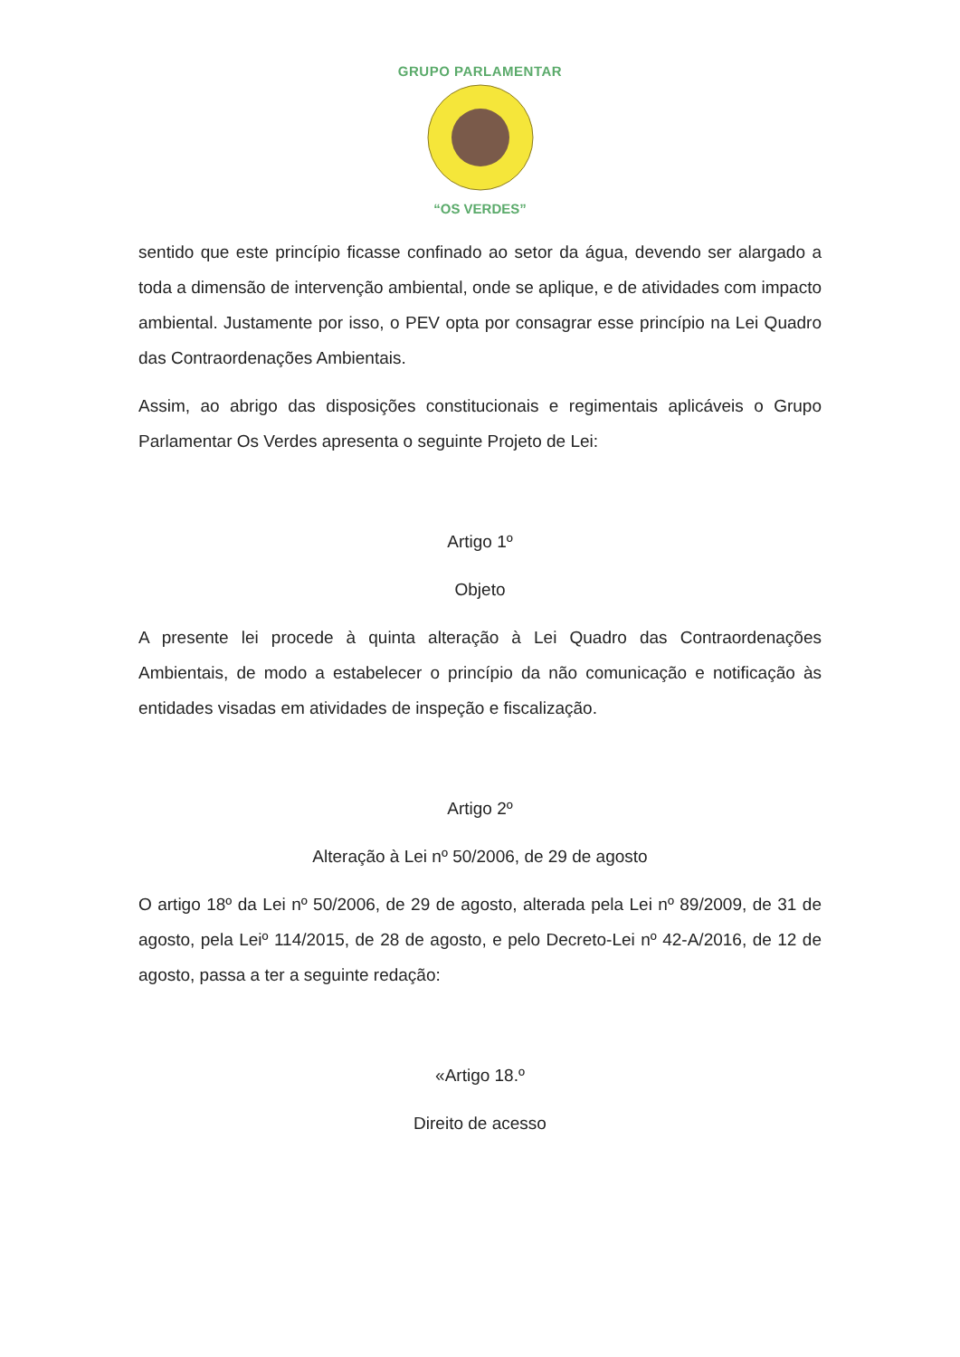GRUPO PARLAMENTAR
“OS VERDES”
sentido que este princípio ficasse confinado ao setor da água, devendo ser alargado a toda a dimensão de intervenção ambiental, onde se aplique, e de atividades com impacto ambiental. Justamente por isso, o PEV opta por consagrar esse princípio na Lei Quadro das Contraordenações Ambientais.
Assim, ao abrigo das disposições constitucionais e regimentais aplicáveis o Grupo Parlamentar Os Verdes apresenta o seguinte Projeto de Lei:
Artigo 1º
Objeto
A presente lei procede à quinta alteração à Lei Quadro das Contraordenações Ambientais, de modo a estabelecer o princípio da não comunicação e notificação às entidades visadas em atividades de inspeção e fiscalização.
Artigo 2º
Alteração à Lei nº 50/2006, de 29 de agosto
O artigo 18º da Lei nº 50/2006, de 29 de agosto, alterada pela Lei nº 89/2009, de 31 de agosto, pela Leiº 114/2015, de 28 de agosto, e pelo Decreto-Lei nº 42-A/2016, de 12 de agosto, passa a ter a seguinte redação:
«Artigo 18.º
Direito de acesso